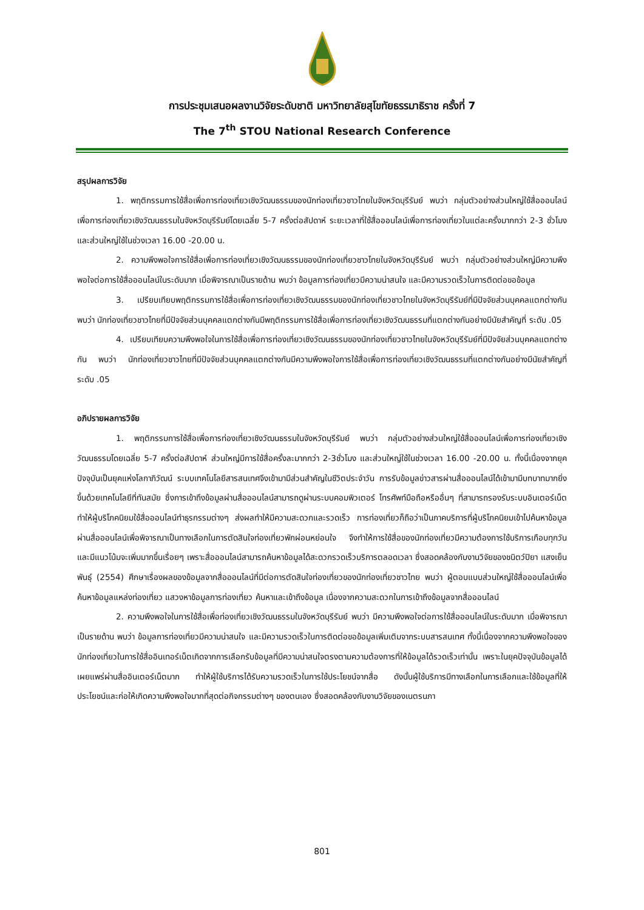การประชุมเสนอผลงานวิจัยระดับชาติ มหาวิทยาลัยสุโขทัยธรรมาธิราช ครั้งที่ 7
The 7<sup>th</sup> STOU National Research Conference
สรุปผลการวิจัย
1. พฤติกรรมการใช้สื่อเพื่อการท่องเที่ยวเชิงวัฒนธรรมของนักท่องเที่ยวชาวไทยในจังหวัดบุรีรัมย์ พบว่า กลุ่มตัวอย่างส่วนใหญ่ใช้สื่อออนไลน์เพื่อการท่องเที่ยวเชิงวัฒนธรรมในจังหวัดบุรีรัมย์โดยเฉลี่ย 5-7 ครั้งต่อสัปดาห์ ระยะเวลาที่ใช้สื่อออนไลน์เพื่อการท่องเที่ยวในแต่ละครั้งมากกว่า 2-3 ชั่วโมง และส่วนใหญ่ใช้ในช่วงเวลา 16.00 -20.00 น.
2. ความพึงพอใจการใช้สื่อเพื่อการท่องเที่ยวเชิงวัฒนธรรมของนักท่องเที่ยวชาวไทยในจังหวัดบุรีรัมย์ พบว่า กลุ่มตัวอย่างส่วนใหญ่มีความพึงพอใจต่อการใช้สื่อออนไลน์ในระดับมาก เมื่อพิจารณาเป็นรายด้าน พบว่า ข้อมูลการท่องเที่ยวมีความน่าสนใจ และมีความรวดเร็วในการติดต่อขอข้อมูล
3. เปรียบเทียบพฤติกรรมการใช้สื่อเพื่อการท่องเที่ยวเชิงวัฒนธรรมของนักท่องเที่ยวชาวไทยในจังหวัดบุรีรัมย์ที่มีปัจจัยส่วนบุคคลแตกต่างกัน พบว่า นักท่องเที่ยวชาวไทยที่มีปัจจัยส่วนบุคคลแตกต่างกันมีพฤติกรรมการใช้สื่อเพื่อการท่องเที่ยวเชิงวัฒนธรรมที่แตกต่างกันอย่างมีนัยสำคัญที่ ระดับ .05
4. เปรียบเทียบความพึงพอใจในการใช้สื่อเพื่อการท่องเที่ยวเชิงวัฒนธรรมของนักท่องเที่ยวชาวไทยในจังหวัดบุรีรัมย์ที่มีปัจจัยส่วนบุคคลแตกต่างกัน พบว่า นักท่องเที่ยวชาวไทยที่มีปัจจัยส่วนบุคคลแตกต่างกันมีความพึงพอใจการใช้สื่อเพื่อการท่องเที่ยวเชิงวัฒนธรรมที่แตกต่างกันอย่างมีนัยสำคัญที่ ระดับ .05
อภิปรายผลการวิจัย
1. พฤติกรรมการใช้สื่อเพื่อการท่องเที่ยวเชิงวัฒนธรรมในจังหวัดบุรีรัมย์ พบว่า กลุ่มตัวอย่างส่วนใหญ่ใช้สื่อออนไลน์เพื่อการท่องเที่ยวเชิงวัฒนธรรมโดยเฉลี่ย 5-7 ครั้งต่อสัปดาห์ ส่วนใหญ่มีการใช้สื่อครั้งละมากกว่า 2-3ชั่วโมง และส่วนใหญ่ใช้ในช่วงเวลา 16.00 -20.00 น. ทั้งนี้เนื่องจากยุคปัจจุบันเป็นยุคแห่งโลกาภิวัฒน์ ระบบเทคโนโลยีสารสนเทศจึงเข้ามามีส่วนสำคัญในชีวิตประจำวัน การรับข้อมูลข่าวสารผ่านสื่อออนไลน์ได้เข้ามามีบทบาทมากยิ่งขึ้นด้วยเทคโนโลยีที่ทันสมัย ซึ่งการเข้าถึงข้อมูลผ่านสื่อออนไลน์สามารถดูผ่านระบบคอมพิวเตอร์ โทรศัพท์มือถือหรืออื่นๆ ที่สามารถรองรับระบบอินเตอร์เน็ต ทำให้ผู้บริโภคนิยมใช้สื่อออนไลน์ทำธุรกรรมต่างๆ ส่งผลทำให้มีความสะดวกและรวดเร็ว การท่องเที่ยวก็ถือว่าเป็นภาคบริการที่ผู้บริโภคนิยมเข้าไปค้นหาข้อมูลผ่านสื่อออนไลน์เพื่อพิจารณาเป็นทางเลือกในการตัดสินใจท่องเที่ยวพักผ่อนหย่อนใจ จึงทำให้การใช้สื่อของนักท่องเที่ยวมีความต้องการใช้บริการเกือบทุกวันและมีแนวโน้มจะเพิ่มมากขึ้นเรื่อยๆ เพราะสื่อออนไลน์สามารถค้นหาข้อมูลได้สะดวกรวดเร็วบริการตลอดเวลา ซึ่งสอดคล้องกับงานวิจัยของชนิตว์ปิยา แสงเย็นพันธุ์ (2554) ศึกษาเรื่องผลของข้อมูลจากสื่อออนไลน์ที่มีต่อการตัดสินใจท่องเที่ยวของนักท่องเที่ยวชาวไทย พบว่า ผู้ตอบแบบส่วนใหญ่ใช้สื่อออนไลน์เพื่อค้นหาข้อมูลแหล่งท่องเที่ยว แสวงหาข้อมูลการท่องเที่ยว ค้นหาและเข้าถึงข้อมูล เนื่องจากความสะดวกในการเข้าถึงข้อมูลจากสื่อออนไลน์
2. ความพึงพอใจในการใช้สื่อเพื่อท่องเที่ยวเชิงวัฒนธรรมในจังหวัดบุรีรัมย์ พบว่า มีความพึงพอใจต่อการใช้สื่อออนไลน์ในระดับมาก เมื่อพิจารณาเป็นรายด้าน พบว่า ข้อมูลการท่องเที่ยวมีความน่าสนใจ และมีความรวดเร็วในการติดต่อขอข้อมูลเพิ่มเติมจากระบบสารสนเทศ ทั้งนี้เนื่องจากความพึงพอใจของนักท่องเที่ยวในการใช้สื่ออินเทอร์เน็ตเกิดจากการเลือกรับข้อมูลที่มีความน่าสนใจตรงตามความต้องการที่ให้ข้อมูลได้รวดเร็วเท่านั้น เพราะในยุคปัจจุบันข้อมูลได้เผยแพร่ผ่านสื่ออินเตอร์เน็ตมาก ทำให้ผู้ใช้บริการได้รับความรวดเร็วในการใช้ประโยชน์จากสื่อ ดังนั้นผู้ใช้บริการมีทางเลือกในการเลือกและใช้ข้อมูลที่ให้ประโยชน์และก่อให้เกิดความพึงพอใจมากที่สุดต่อกิจกรรมต่างๆ ของตนเอง ซึ่งสอดคล้องกับงานวิจัยของเนตรนภา
801